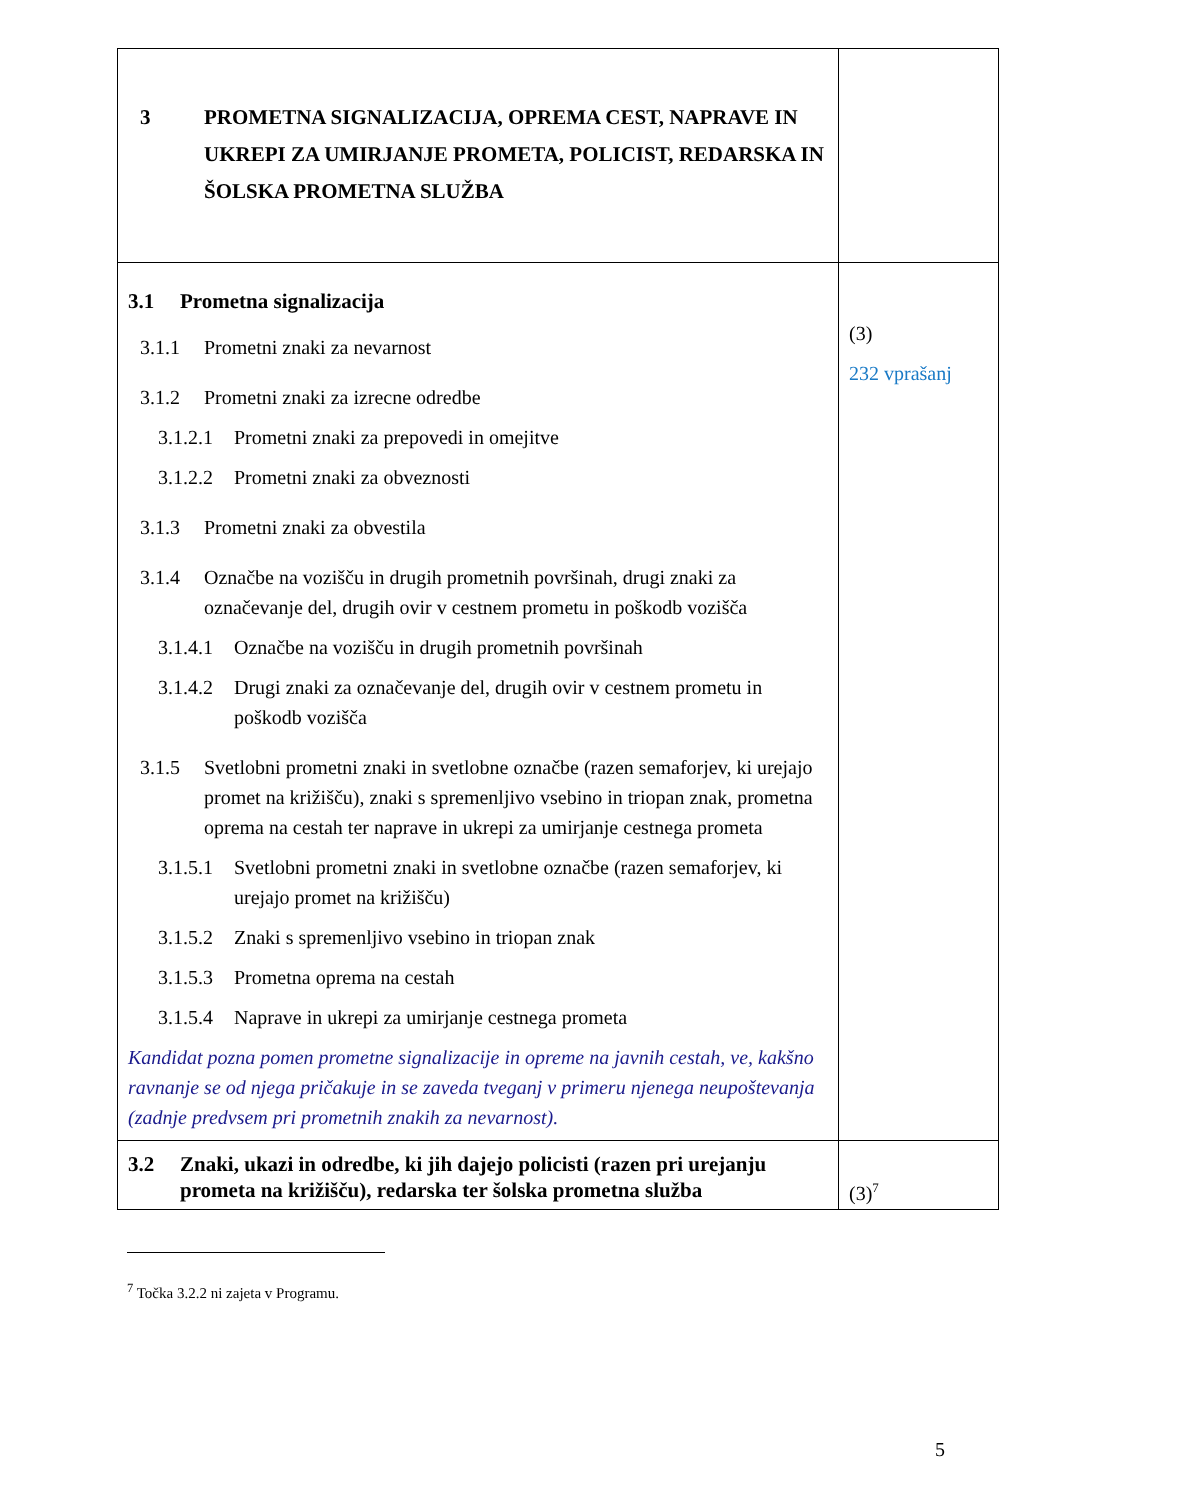| 3 PROMETNA SIGNALIZACIJA, OPREMA CEST, NAPRAVE IN UKREPI ZA UMIRJANJE PROMETA, POLICIST, REDARSKA IN ŠOLSKA PROMETNA SLUŽBA | |
| 3.1 Prometna signalizacija 3.1.1 Prometni znaki za nevarnost 3.1.2 Prometni znaki za izrecne odredbe 3.1.2.1 Prometni znaki za prepovedi in omejitve 3.1.2.2 Prometni znaki za obveznosti 3.1.3 Prometni znaki za obvestila 3.1.4 Označbe na vozišču in drugih prometnih površinah, drugi znaki za označevanje del, drugih ovir v cestnem prometu in poškodb vozišča 3.1.4.1 Označbe na vozišču in drugih prometnih površinah 3.1.4.2 Drugi znaki za označevanje del, drugih ovir v cestnem prometu in poškodb vozišča 3.1.5 Svetlobni prometni znaki in svetlobne označbe (razen semaforjev, ki urejajo promet na križišču), znaki s spremenljivo vsebino in triopan znak, prometna oprema na cestah ter naprave in ukrepi za umirjanje cestnega prometa 3.1.5.1 Svetlobni prometni znaki in svetlobne označbe (razen semaforjev, ki urejajo promet na križišču) 3.1.5.2 Znaki s spremenljivo vsebino in triopan znak 3.1.5.3 Prometna oprema na cestah 3.1.5.4 Naprave in ukrepi za umirjanje cestnega prometa Kandidat pozna pomen prometne signalizacije in opreme na javnih cestah, ve, kakšno ravnanje se od njega pričakuje in se zaveda tveganj v primeru njenega neupoštevanja (zadnje predvsem pri prometnih znakih za nevarnost). | (3) 232 vprašanj |
| 3.2 Znaki, ukazi in odredbe, ki jih dajejo policisti (razen pri urejanju prometa na križišču), redarska ter šolska prometna služba | (3)<sup>7</sup> |
<sup>7</sup> Točka 3.2.2 ni zajeta v Programu.
5